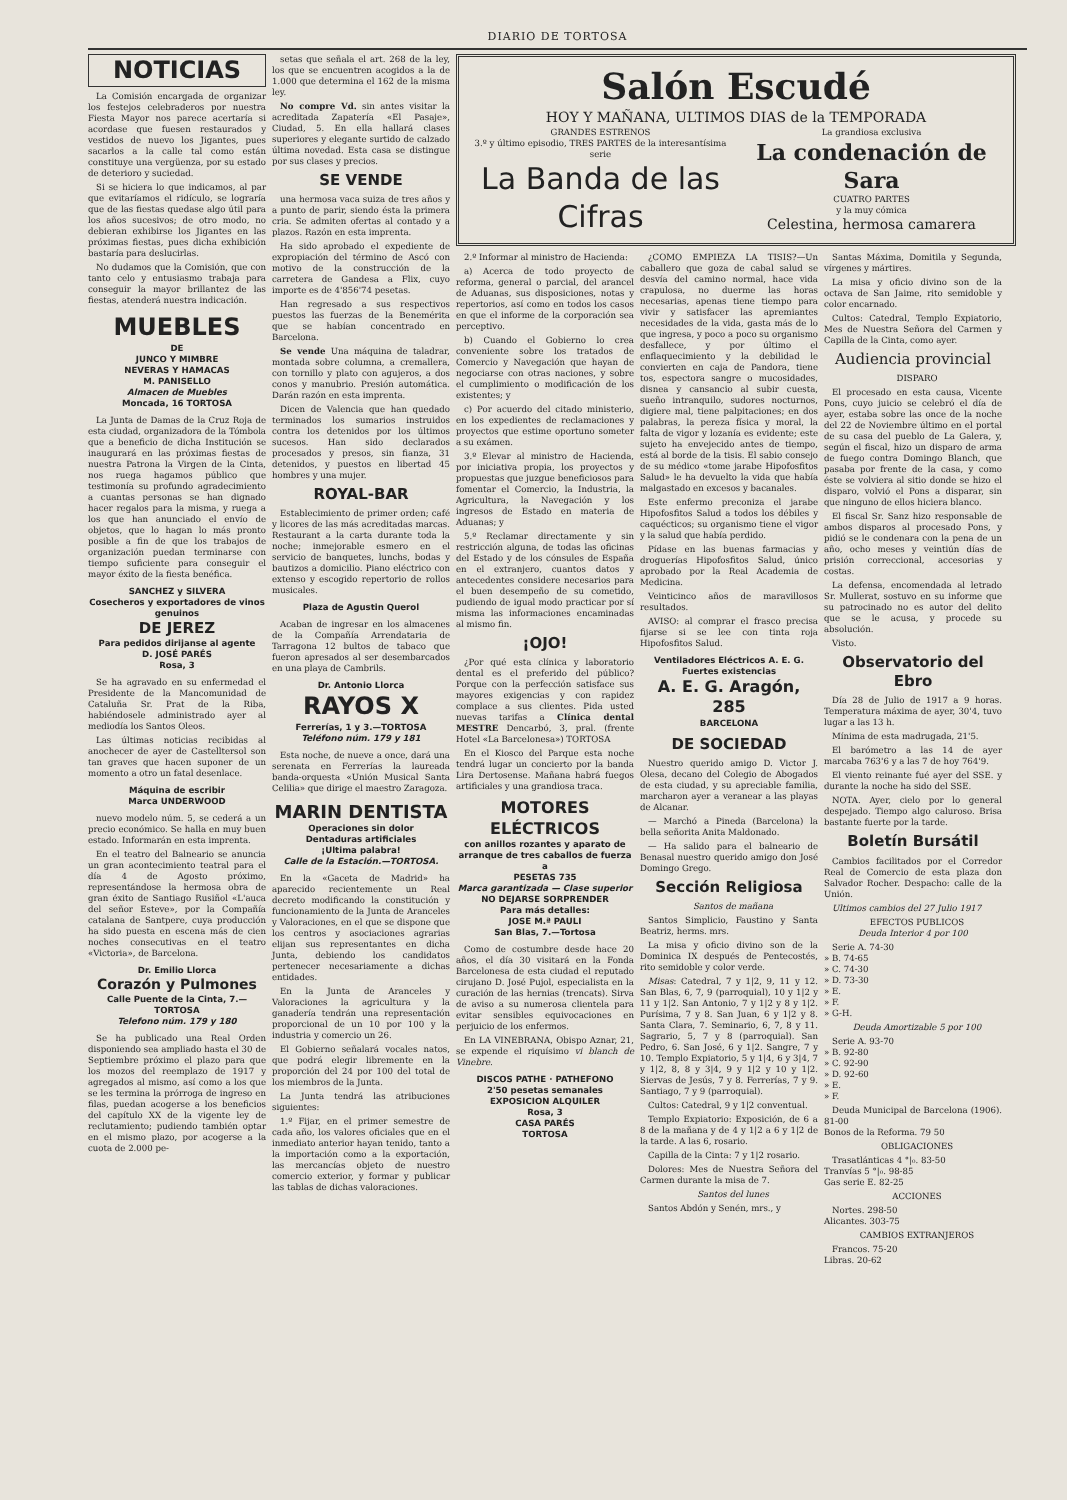DIARIO DE TORTOSA
NOTICIAS
La Comisión encargada de organizar los festejos celebraderos por nuestra Fiesta Mayor nos parece acertaría si acordase que fuesen restaurados y vestidos de nuevo los Jigantes, pues sacarlos a la calle tal como están constituye una vergüenza, por su estado de deterioro y suciedad.
Si se hiciera lo que indicamos, al par que evitaríamos el ridículo, se lograría que de las fiestas quedase algo útil para los años sucesivos; de otro modo, no debieran exhibirse los Jigantes en las próximas fiestas, pues dicha exhibición bastaría para deslucirlas.
No dudamos que la Comisión, que con tanto celo y entusiasmo trabaja para conseguir la mayor brillantez de las fiestas, atenderá nuestra indicación.
MUEBLES
DE
JUNCO Y MIMBRE
NEVERAS Y HAMACAS
M. PANISELLO
Almacen de Muebles
Moncada, 16 TORTOSA
La Junta de Damas de la Cruz Roja de esta ciudad, organizadora de la Tómbola que a beneficio de dicha Institución se inaugurará en las próximas fiestas de nuestra Patrona la Virgen de la Cinta, nos ruega hagamos público que testimonía su profundo agradecimiento a cuantas personas se han dignado hacer regalos para la misma, y ruega a los que han anunciado el envío de objetos, que lo hagan lo más pronto posible a fin de que los trabajos de organización puedan terminarse con tiempo suficiente para conseguir el mayor éxito de la fiesta benéfica.
SANCHEZ y SILVERA
Cosecheros y exportadores de vinos genuinos
DE JEREZ
Para pedidos dirijanse al agente
D. JOSÉ PARÉS
Rosa, 3
Se ha agravado en su enfermedad el Presidente de la Mancomunidad de Cataluña Sr. Prat de la Riba, habiéndosele administrado ayer al mediodía los Santos Oleos.
Las últimas noticias recibidas al anochecer de ayer de Castelltersol son tan graves que hacen suponer de un momento a otro un fatal desenlace.
Máquina de escribir
Marca UNDERWOOD
nuevo modelo núm. 5, se cederá a un precio económico. Se halla en muy buen estado. Informarán en esta imprenta.
En el teatro del Balneario se anuncia un gran acontecimiento teatral para el día 4 de Agosto próximo, representándose la hermosa obra de gran éxito de Santiago Rusiñol «L'auca del señor Esteve», por la Compañía catalana de Santpere, cuya producción ha sido puesta en escena más de cien noches consecutivas en el teatro «Victoria», de Barcelona.
Dr. Emilio Llorca
Corazón y Pulmones
Calle Puente de la Cinta, 7.—TORTOSA
Telefono núm. 179 y 180
Se ha publicado una Real Orden disponiendo sea ampliado hasta el 30 de Septiembre próximo el plazo para que los mozos del reemplazo de 1917 y agregados al mismo, así como a los que se les termina la prórroga de ingreso en filas, puedan acogerse a los beneficios del capítulo XX de la vigente ley de reclutamiento; pudiendo también optar en el mismo plazo, por acogerse a la cuota de 2.000 pe-
setas que señala el art. 268 de la ley, los que se encuentren acogidos a la de 1.000 que determina el 162 de la misma ley.
No compre Vd. sin antes visitar la acreditada Zapatería «El Pasaje», Ciudad, 5. En ella hallará clases superiores y elegante surtido de calzado última novedad. Esta casa se distingue por sus clases y precios.
SE VENDE
una hermosa vaca suiza de tres años y a punto de parir, siendo ésta la primera cria. Se admiten ofertas al contado y a plazos. Razón en esta imprenta.
Ha sido aprobado el expediente de expropiación del término de Ascó con motivo de la construcción de la carretera de Gandesa a Flix, cuyo importe es de 4'856'74 pesetas.
Han regresado a sus respectivos puestos las fuerzas de la Benemérita que se habían concentrado en Barcelona.
Se vende Una máquina de taladrar, montada sobre columna, a cremallera, con tornillo y plato con agujeros, a dos conos y manubrio. Presión automática. Darán razón en esta imprenta.
Dicen de Valencia que han quedado terminados los sumarios instruidos contra los detenidos por los últimos sucesos. Han sido declarados procesados y presos, sin fianza, 31 detenidos, y puestos en libertad 45 hombres y una mujer.
ROYAL-BAR
Establecimiento de primer orden; café y licores de las más acreditadas marcas. Restaurant a la carta durante toda la noche; inmejorable esmero en el servicio de banquetes, lunchs, bodas y bautizos a domicilio. Piano eléctrico con extenso y escogido repertorio de rollos musicales.
Plaza de Agustin Querol
Acaban de ingresar en los almacenes de la Compañía Arrendataria de Tarragona 12 bultos de tabaco que fueron apresados al ser desembarcados en una playa de Cambrils.
Dr. Antonio Llorca
RAYOS X
Ferrerías, 1 y 3.—TORTOSA
Teléfono núm. 179 y 181
Esta noche, de nueve a once, dará una serenata en Ferrerías la laureada banda-orquesta «Unión Musical Santa Celilia» que dirige el maestro Zaragoza.
MARIN DENTISTA
Operaciones sin dolor
Dentaduras artificiales
¡Ultima palabra!
Calle de la Estación.—TORTOSA.
En la «Gaceta de Madrid» ha aparecido recientemente un Real decreto modificando la constitución y funcionamiento de la Junta de Aranceles y Valoraciones, en el que se dispone que los centros y asociaciones agrarias elijan sus representantes en dicha Junta, debiendo los candidatos pertenecer necesariamente a dichas entidades.
En la Junta de Aranceles y Valoraciones la agricultura y la ganadería tendrán una representación proporcional de un 10 por 100 y la industria y comercio un 26.
El Gobierno señalará vocales natos, que podrá elegir libremente en la proporción del 24 por 100 del total de los miembros de la Junta.
La Junta tendrá las atribuciones siguientes:
1.º Fijar, en el primer semestre de cada año, los valores oficiales que en el inmediato anterior hayan tenido, tanto a la importación como a la exportación, las mercancías objeto de nuestro comercio exterior, y formar y publicar las tablas de dichas valoraciones.
Salón Escudé
HOY Y MAÑANA, ULTIMOS DIAS de la TEMPORADA
GRANDES ESTRENOS
3.º y último episodio, TRES PARTES de la interesantísima serie
La Banda de las Cifras
La grandiosa exclusiva
La condenación de Sara
CUATRO PARTES
y la muy cómica
Celestina, hermosa camarera
2.º Informar al ministro de Hacienda:
a) Acerca de todo proyecto de reforma, general o parcial, del arancel de Aduanas, sus disposiciones, notas y repertorios, así como en todos los casos en que el informe de la corporación sea perceptivo.
b) Cuando el Gobierno lo crea conveniente sobre los tratados de Comercio y Navegación que hayan de negociarse con otras naciones, y sobre el cumplimiento o modificación de los existentes; y
c) Por acuerdo del citado ministerio, en los expedientes de reclamaciones y proyectos que estime oportuno someter a su exámen.
3.º Elevar al ministro de Hacienda, por iniciativa propia, los proyectos y propuestas que juzgue beneficiosos para fomentar el Comercio, la Industria, la Agricultura, la Navegación y los ingresos de Estado en materia de Aduanas; y
5.º Reclamar directamente y sin restricción alguna, de todas las oficinas del Estado y de los cónsules de España en el extranjero, cuantos datos y antecedentes considere necesarios para el buen desempeño de su cometido, pudiendo de igual modo practicar por sí misma las informaciones encaminadas al mismo fin.
¡OJO!
¿Por qué esta clínica y laboratorio dental es el preferido del público? Porque con la perfección satisface sus mayores exigencias y con rapidez complace a sus clientes. Pida usted nuevas tarifas a Clínica dental MESTRE Dencarbó, 3, pral. (frente Hotel «La Barcelonesa») TORTOSA
En el Kiosco del Parque esta noche tendrá lugar un concierto por la banda Lira Dertosense. Mañana habrá fuegos artificiales y una grandiosa traca.
MOTORES ELÉCTRICOS
con anillos rozantes y aparato de arranque de tres caballos de fuerza a
PESETAS 735
Marca garantizada — Clase superior
NO DEJARSE SORPRENDER
Para más detalles:
JOSE M.ª PAULI
San Blas, 7.—Tortosa
Como de costumbre desde hace 20 años, el día 30 visitará en la Fonda Barcelonesa de esta ciudad el reputado cirujano D. José Pujol, especialista en la curación de las hernias (trencats). Sirva de aviso a su numerosa clientela para evitar sensibles equivocaciones en perjuicio de los enfermos.
En LA VINEBRANA, Obispo Aznar, 21, se expende el riquísimo vi blanch de Vinebre.
DISCOS PATHE · PATHEFONO
2'50 pesetas semanales
EXPOSICION ALQUILER
Rosa, 3
CASA PARÉS
TORTOSA
¿COMO EMPIEZA LA TISIS?—Un caballero que goza de cabal salud se desvía del camino normal, hace vida crapulosa, no duerme las horas necesarias, apenas tiene tiempo para vivir y satisfacer las apremiantes necesidades de la vida, gasta más de lo que ingresa, y poco a poco su organismo desfallece, y por último el enflaquecimiento y la debilidad le convierten en caja de Pandora, tiene tos, espectora sangre o mucosidades, disnea y cansancio al subir cuesta, sueño intranquilo, sudores nocturnos, digiere mal, tiene palpitaciones; en dos palabras, la pereza física y moral, la falta de vigor y lozanía es evidente; este sujeto ha envejecido antes de tiempo, está al borde de la tisis. El sabio consejo de su médico «tome jarabe Hipofosfitos Salud» le ha devuelto la vida que había malgastado en excesos y bacanales.
Este enfermo preconiza el jarabe Hipofosfitos Salud a todos los débiles y caquécticos; su organismo tiene el vigor y la salud que había perdido.
Pídase en las buenas farmacias y droguerías Hipofosfitos Salud, único aprobado por la Real Academia de Medicina.
Veinticinco años de maravillosos resultados.
AVISO: al comprar el frasco precisa fijarse si se lee con tinta roja Hipofosfitos Salud.
Ventiladores Eléctricos A. E. G.
Fuertes existencias
A. E. G. Aragón, 285
BARCELONA
DE SOCIEDAD
Nuestro querido amigo D. Victor J. Olesa, decano del Colegio de Abogados de esta ciudad, y su apreciable familia, marcharon ayer a veranear a las playas de Alcanar.
— Marchó a Pineda (Barcelona) la bella señorita Anita Maldonado.
— Ha salido para el balneario de Benasal nuestro querido amigo don José Domingo Grego.
Sección Religiosa
Santos de mañana
Santos Simplicio, Faustino y Santa Beatriz, herms. mrs.
La misa y oficio divino son de la Dominica IX después de Pentecostés, rito semidoble y color verde.
Misas: Catedral, 7 y 1|2, 9, 11 y 12. San Blas, 6, 7, 9 (parroquial), 10 y 1|2 y 11 y 1|2. San Antonio, 7 y 1|2 y 8 y 1|2. Purísima, 7 y 8. San Juan, 6 y 1|2 y 8. Santa Clara, 7. Seminario, 6, 7, 8 y 11. Sagrario, 5, 7 y 8 (parroquial). San Pedro, 6. San José, 6 y 1|2. Sangre, 7 y 10. Templo Expiatorio, 5 y 1|4, 6 y 3|4, 7 y 1|2, 8, 8 y 3|4, 9 y 1|2 y 10 y 1|2. Siervas de Jesús, 7 y 8. Ferrerías, 7 y 9. Santiago, 7 y 9 (parroquial).
Cultos: Catedral, 9 y 1|2 conventual.
Templo Expiatorio: Exposición, de 6 a 8 de la mañana y de 4 y 1|2 a 6 y 1|2 de la tarde. A las 6, rosario.
Capilla de la Cinta: 7 y 1|2 rosario.
Dolores: Mes de Nuestra Señora del Carmen durante la misa de 7.
Santos del lunes
Santos Abdón y Senén, mrs., y
Santas Máxima, Domitila y Segunda, vírgenes y mártires.
La misa y oficio divino son de la octava de San Jaime, rito semidoble y color encarnado.
Cultos: Catedral, Templo Expiatorio, Mes de Nuestra Señora del Carmen y Capilla de la Cinta, como ayer.
Audiencia provincial
DISPARO
El procesado en esta causa, Vicente Pons, cuyo juicio se celebró el día de ayer, estaba sobre las once de la noche del 22 de Noviembre último en el portal de su casa del pueblo de La Galera, y, según el fiscal, hizo un disparo de arma de fuego contra Domingo Blanch, que pasaba por frente de la casa, y como éste se volviera al sitio donde se hizo el disparo, volvió el Pons a disparar, sin que ninguno de ellos hiciera blanco.
El fiscal Sr. Sanz hizo responsable de ambos disparos al procesado Pons, y pidió se le condenara con la pena de un año, ocho meses y veintiún días de prisión correccional, accesorias y costas.
La defensa, encomendada al letrado Sr. Mullerat, sostuvo en su informe que su patrocinado no es autor del delito que se le acusa, y procede su absolución.
Visto.
Observatorio del Ebro
Día 28 de Julio de 1917 a 9 horas. Temperatura máxima de ayer, 30'4, tuvo lugar a las 13 h.
Mínima de esta madrugada, 21'5.
El barómetro a las 14 de ayer marcaba 763'6 y a las 7 de hoy 764'9.
El viento reinante fué ayer del SSE. y durante la noche ha sido del SSE.
NOTA. Ayer, cielo por lo general despejado. Tiempo algo caluroso. Brisa bastante fuerte por la tarde.
Boletín Bursátil
Cambios facilitados por el Corredor Real de Comercio de esta plaza don Salvador Rocher. Despacho: calle de la Unión.
Ultimos cambios del 27 Julio 1917
EFECTOS PUBLICOS
Deuda Interior 4 por 100
Serie A. 74-30
» B. 74-65
» C. 74-30
» D. 73-30
» E.
» F.
» G-H.
Deuda Amortizable 5 por 100
Serie A. 93-70
» B. 92-80
» C. 92-90
» D. 92-60
» E.
» F.
Deuda Municipal de Barcelona (1906). 81-00
Bonos de la Reforma. 79 50
OBLIGACIONES
Trasatlánticas 4 °|₀. 83-50
Tranvías 5 °|₀. 98-85
Gas serie E. 82-25
ACCIONES
Nortes. 298-50
Alicantes. 303-75
CAMBIOS EXTRANJEROS
Francos. 75-20
Libras. 20-62